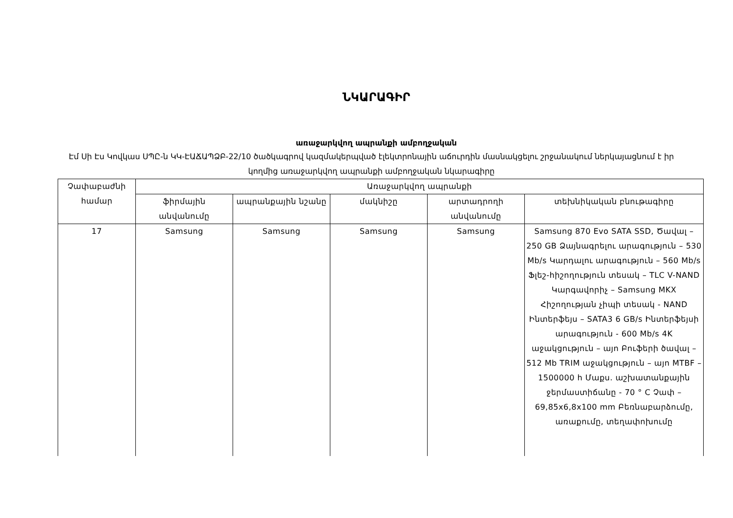ՆԿԱՐԱԳԻՐ
առաջարկվող ապրանքի ամբողջական
Էմ Սի Էս Կովկաս ՍՊԸ-ն ԿԿ-ԷԱՃԱՊՁԲ-22/10 ծածկագրով կազմակերպված էլեկտրոնային աճուրդին մասնակցելու շրջանակում ներկայացնում է իր կողմից առաջարկվող ապրանքի ամբողջական նկարագիրը
| Չափաբաժնի համար | Առաջարկվող ապրանքի | | | | |
| --- | --- | --- | --- | --- | --- |
| | ֆիրմային անվանումը | ապրանքային նշանը | մակնիշը | արտադրողի անվանումը | տեխնիկական բնութագիրը |
| 17 | Samsung | Samsung | Samsung | Samsung | Samsung 870 Evo SATA SSD, Ծավալ – 250 GB Ձայնագրելու արագություն – 530 Mb/s Կարդալու արագություն – 560 Mb/s Ֆլեշ-հիշողություն տեսակ – TLC V-NAND Կարգավորիչ – Samsung MKX Հիշողության չիպի տեսակ - NAND Ինտերֆեյս – SATA3 6 GB/s Ինտերֆեյսի արագություն - 600 Mb/s 4K աջակցություն – այո Բուֆերի ծավալ – 512 Mb TRIM աջակցություն – այո MTBF – 1500000 h Մաքս. աշխատանքային ջերմաստիճանը - 70 ° C Չափ – 69,85x6,8x100 mm Բեռնաբարձումը, առաքումը, տեղափոխումը |